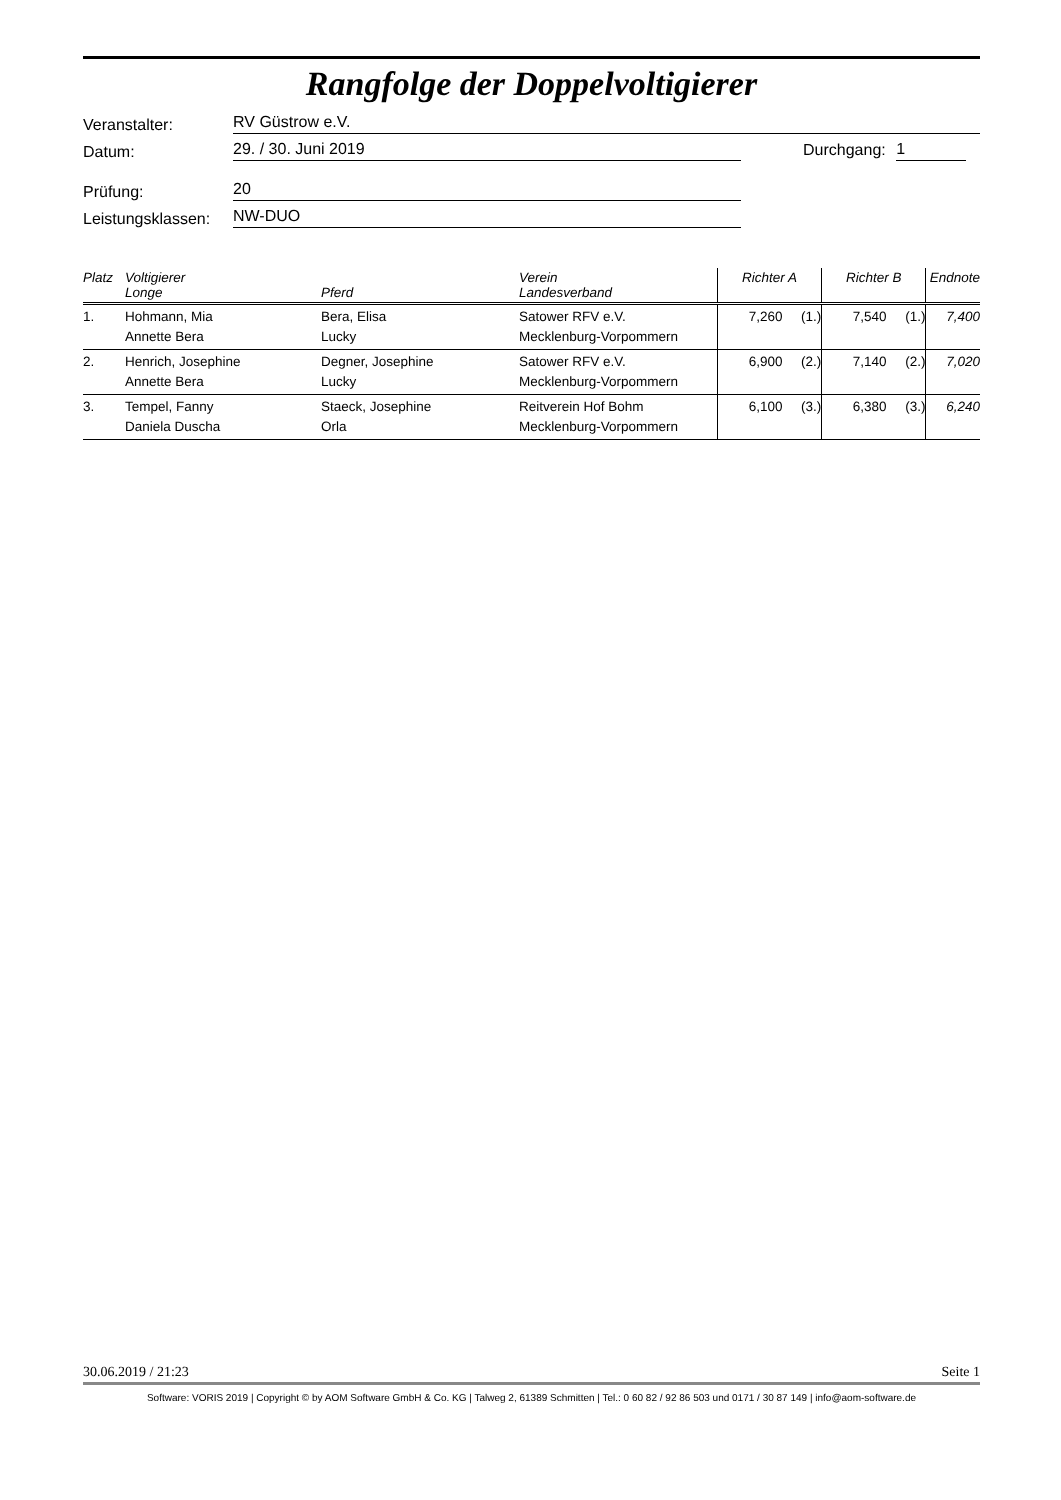Rangfolge der Doppelvoltigierer
Veranstalter: RV Güstrow e.V.
Datum: 29. / 30. Juni 2019 Durchgang: 1
Prüfung: 20
Leistungsklassen: NW-DUO
| Platz | Voltigierer Longe | Pferd | Verein Landesverband | Richter A | | Richter B | | Endnote |
| --- | --- | --- | --- | --- | --- | --- | --- | --- |
| 1. | Hohmann, Mia Annette Bera | Bera, Elisa Lucky | Satower RFV e.V. Mecklenburg-Vorpommern | 7,260 | (1.) | 7,540 | (1.) | 7,400 |
| 2. | Henrich, Josephine Annette Bera | Degner, Josephine Lucky | Satower RFV e.V. Mecklenburg-Vorpommern | 6,900 | (2.) | 7,140 | (2.) | 7,020 |
| 3. | Tempel, Fanny Daniela Duscha | Staeck, Josephine Orla | Reitverein Hof Bohm Mecklenburg-Vorpommern | 6,100 | (3.) | 6,380 | (3.) | 6,240 |
30.06.2019 / 21:23 Seite 1
Software: VORIS 2019 | Copyright © by AOM Software GmbH & Co. KG | Talweg 2, 61389 Schmitten | Tel.: 0 60 82 / 92 86 503 und 0171 / 30 87 149 | info@aom-software.de